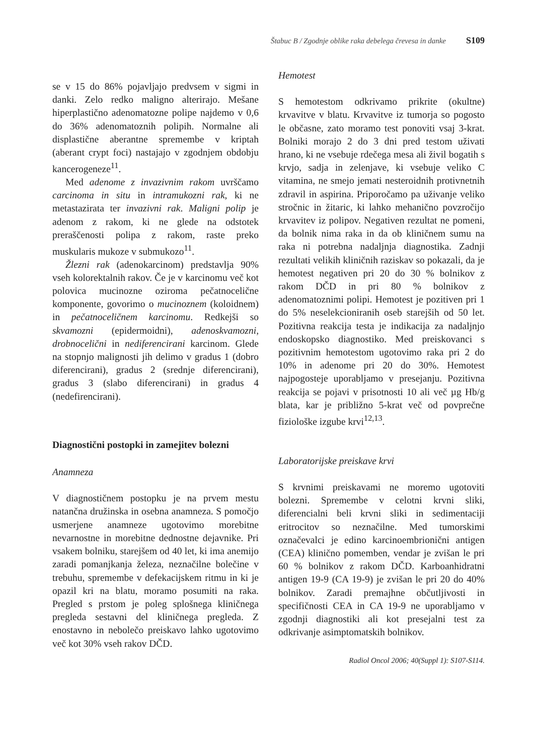Štabuc B / Zgodnje oblike raka debelega črevesa in danke S109
se v 15 do 86% pojavljajo predvsem v sigmi in danki. Zelo redko maligno alterirajo. Mešane hiperplastično adenomatozne polipe najdemo v 0,6 do 36% adenomatoznih polipih. Normalne ali displastične aberantne spremembe v kriptah (aberant crypt foci) nastajajo v zgodnjem obdobju kancerogeneze<sup>11</sup>.
Med adenome z invazivnim rakom uvrščamo carcinoma in situ in intramukozni rak, ki ne metastazirata ter invazivni rak. Maligni polip je adenom z rakom, ki ne glede na odstotek preraščenosti polipa z rakom, raste preko muskularis mukoze v submukozo<sup>11</sup>.
Žlezni rak (adenokarcinom) predstavlja 90% vseh kolorektalnih rakov. Če je v karcinomu več kot polovica mucinozne oziroma pečatnocelične komponente, govorimo o mucinoznem (koloidnem) in pečatnoceličnem karcinomu. Redkejši so skvamozni (epidermoidni), adenoskvamozni, drobnocelični in nediferencirani karcinom. Glede na stopnjo malignosti jih delimo v gradus 1 (dobro diferencirani), gradus 2 (srednje diferencirani), gradus 3 (slabo diferencirani) in gradus 4 (nedefirencirani).
Diagnostični postopki in zamejitev bolezni
Anamneza
V diagnostičnem postopku je na prvem mestu natančna družinska in osebna anamneza. S pomočjo usmerjene anamneze ugotovimo morebitne nevarnostne in morebitne dednostne dejavnike. Pri vsakem bolniku, starejšem od 40 let, ki ima anemijo zaradi pomanjkanja železa, neznačilne bolečine v trebuhu, spremembe v defekacijskem ritmu in ki je opazil kri na blatu, moramo posumiti na raka. Pregled s prstom je poleg splošnega kliničnega pregleda sestavni del kliničnega pregleda. Z enostavno in nebolečo preiskavo lahko ugotovimo več kot 30% vseh rakov DČD.
Hemotest
S hemotestom odkrivamo prikrite (okultne) krvavitve v blatu. Krvavitve iz tumorja so pogosto le občasne, zato moramo test ponoviti vsaj 3-krat. Bolniki morajo 2 do 3 dni pred testom uživati hrano, ki ne vsebuje rdečega mesa ali živil bogatih s krvjo, sadja in zelenjave, ki vsebuje veliko C vitamina, ne smejo jemati nesteroidnih protivnetnih zdravil in aspirina. Priporočamo pa uživanje veliko stročnic in žitaric, ki lahko mehanično povzročijo krvavitev iz polipov. Negativen rezultat ne pomeni, da bolnik nima raka in da ob kliničnem sumu na raka ni potrebna nadaljnja diagnostika. Zadnji rezultati velikih kliničnih raziskav so pokazali, da je hemotest negativen pri 20 do 30 % bolnikov z rakom DČD in pri 80 % bolnikov z adenomatoznimi polipi. Hemotest je pozitiven pri 1 do 5% neselekcioniranih oseb starejših od 50 let. Pozitivna reakcija testa je indikacija za nadaljnjo endoskopsko diagnostiko. Med preiskovanci s pozitivnim hemotestom ugotovimo raka pri 2 do 10% in adenome pri 20 do 30%. Hemotest najpogosteje uporabljamo v presejanju. Pozitivna reakcija se pojavi v prisotnosti 10 ali več µg Hb/g blata, kar je približno 5-krat več od povprečne fiziološke izgube krvi<sup>12,13</sup>.
Laboratorijske preiskave krvi
S krvnimi preiskavami ne moremo ugotoviti bolezni. Spremembe v celotni krvni sliki, diferencialni beli krvni sliki in sedimentaciji eritrocitov so neznačilne. Med tumorskimi označevalci je edino karcinoembrionični antigen (CEA) klinično pomemben, vendar je zvišan le pri 60 % bolnikov z rakom DČD. Karboanhidratni antigen 19-9 (CA 19-9) je zvišan le pri 20 do 40% bolnikov. Zaradi premajhne občutljivosti in specifičnosti CEA in CA 19-9 ne uporabljamo v zgodnji diagnostiki ali kot presejalni test za odkrivanje asimptomatskih bolnikov.
Radiol Oncol 2006; 40(Suppl 1): S107-S114.